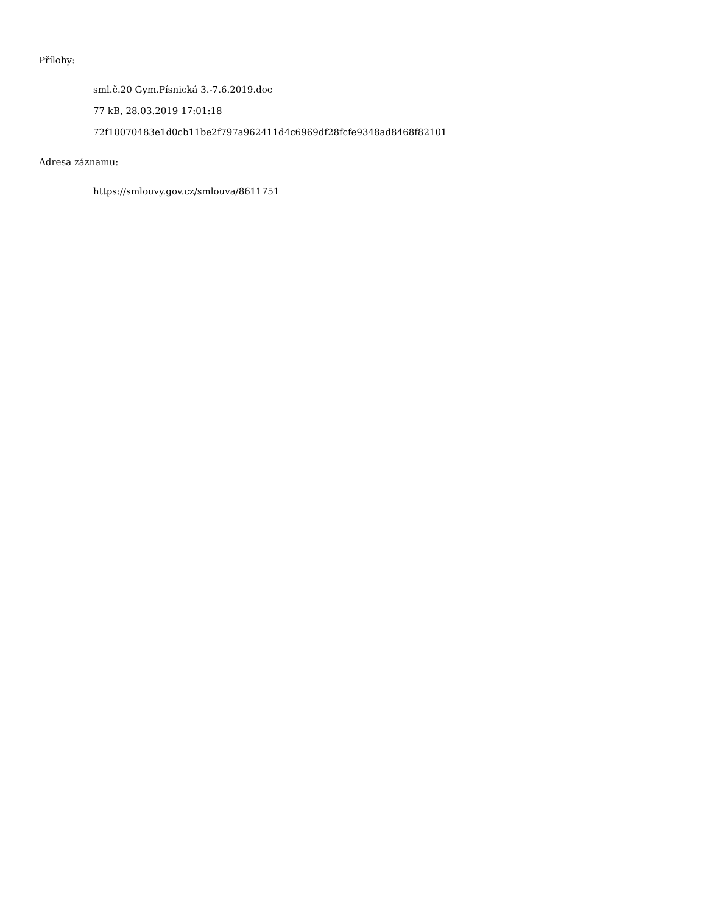Přílohy:
sml.č.20 Gym.Písnická 3.-7.6.2019.doc
77 kB, 28.03.2019 17:01:18
72f10070483e1d0cb11be2f797a962411d4c6969df28fcfe9348ad8468f82101
Adresa záznamu:
https://smlouvy.gov.cz/smlouva/8611751